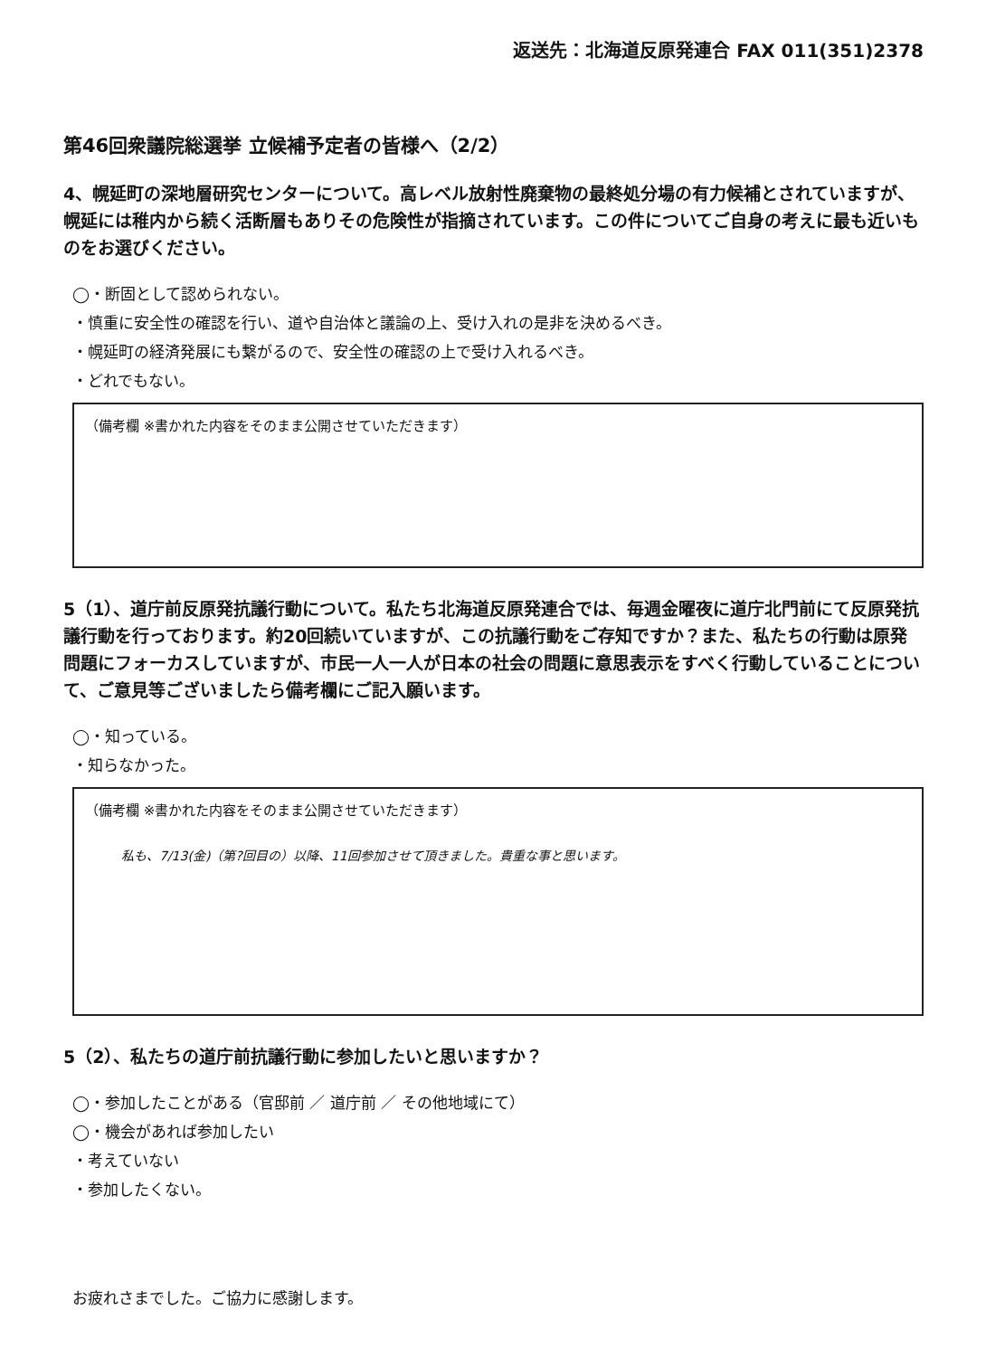返送先：北海道反原発連合 FAX 011(351)2378
第46回衆議院総選挙 立候補予定者の皆様へ（2/2）
4、幌延町の深地層研究センターについて。高レベル放射性廃棄物の最終処分場の有力候補とされていますが、幌延には稚内から続く活断層もありその危険性が指摘されています。この件についてご自身の考えに最も近いものをお選びください。
◯・断固として認められない。
・慎重に安全性の確認を行い、道や自治体と議論の上、受け入れの是非を決めるべき。
・幌延町の経済発展にも繋がるので、安全性の確認の上で受け入れるべき。
・どれでもない。
（備考欄 ※書かれた内容をそのまま公開させていただきます）
5（1）、道庁前反原発抗議行動について。私たち北海道反原発連合では、毎週金曜夜に道庁北門前にて反原発抗議行動を行っております。約20回続いていますが、この抗議行動をご存知ですか？また、私たちの行動は原発問題にフォーカスしていますが、市民一人一人が日本の社会の問題に意思表示をすべく行動していることについて、ご意見等ございましたら備考欄にご記入願います。
◯・知っている。
・知らなかった。
（備考欄 ※書かれた内容をそのまま公開させていただきます）
私も、7/13(金)（第?回目の）以降、11回参加させて頂きました。貴重な事と思います。
5（2）、私たちの道庁前抗議行動に参加したいと思いますか？
◯・参加したことがある（官邸前 ／ 道庁前 ／ その他地域にて）
◯・機会があれば参加したい
・考えていない
・参加したくない。
お疲れさまでした。ご協力に感謝します。